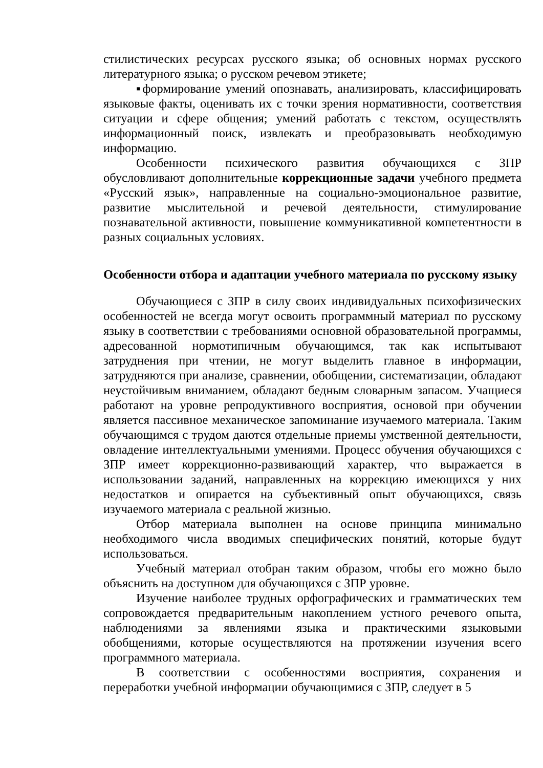стилистических ресурсах русского языка; об основных нормах русского литературного языка; о русском речевом этикете;
▪формирование умений опознавать, анализировать, классифицировать языковые факты, оценивать их с точки зрения нормативности, соответствия ситуации и сфере общения; умений работать с текстом, осуществлять информационный поиск, извлекать и преобразовывать необходимую информацию.
Особенности психического развития обучающихся с ЗПР обусловливают дополнительные коррекционные задачи учебного предмета «Русский язык», направленные на социально-эмоциональное развитие, развитие мыслительной и речевой деятельности, стимулирование познавательной активности, повышение коммуникативной компетентности в разных социальных условиях.
Особенности отбора и адаптации учебного материала по русскому языку
Обучающиеся с ЗПР в силу своих индивидуальных психофизических особенностей не всегда могут освоить программный материал по русскому языку в соответствии с требованиями основной образовательной программы, адресованной нормотипичным обучающимся, так как испытывают затруднения при чтении, не могут выделить главное в информации, затрудняются при анализе, сравнении, обобщении, систематизации, обладают неустойчивым вниманием, обладают бедным словарным запасом. Учащиеся работают на уровне репродуктивного восприятия, основой при обучении является пассивное механическое запоминание изучаемого материала. Таким обучающимся с трудом даются отдельные приемы умственной деятельности, овладение интеллектуальными умениями. Процесс обучения обучающихся с ЗПР имеет коррекционно-развивающий характер, что выражается в использовании заданий, направленных на коррекцию имеющихся у них недостатков и опирается на субъективный опыт обучающихся, связь изучаемого материала с реальной жизнью.
Отбор материала выполнен на основе принципа минимально необходимого числа вводимых специфических понятий, которые будут использоваться.
Учебный материал отобран таким образом, чтобы его можно было объяснить на доступном для обучающихся с ЗПР уровне.
Изучение наиболее трудных орфографических и грамматических тем сопровождается предварительным накоплением устного речевого опыта, наблюдениями за явлениями языка и практическими языковыми обобщениями, которые осуществляются на протяжении изучения всего программного материала.
В соответствии с особенностями восприятия, сохранения и переработки учебной информации обучающимися с ЗПР, следует в 5